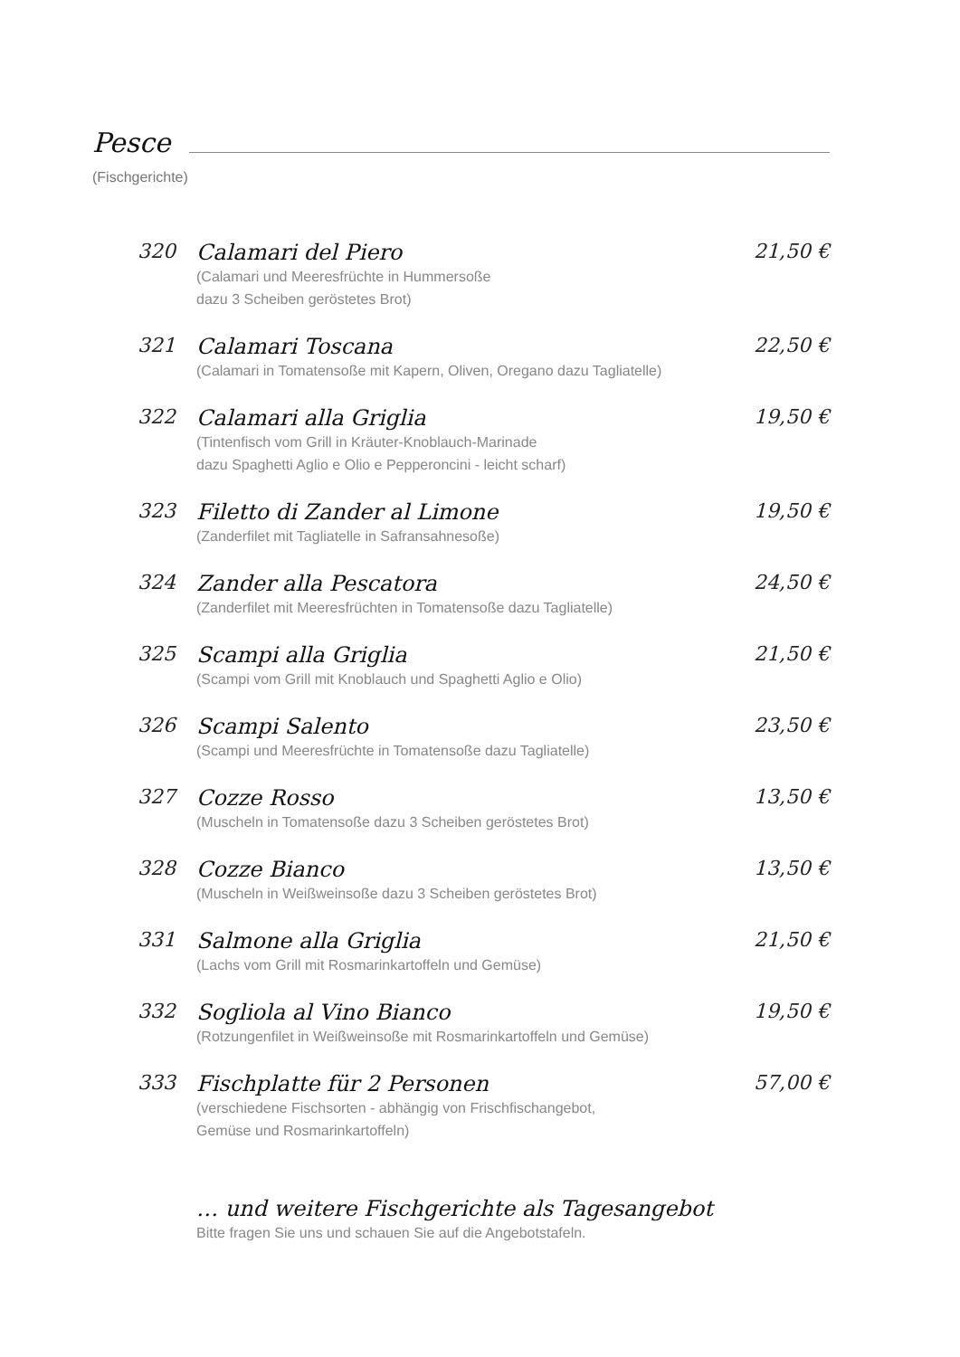Pesce
(Fischgerichte)
320
Calamari del Piero
(Calamari und Meeresfrüchte in Hummersoße
dazu 3 Scheiben geröstetes Brot)
21,50 €
321
Calamari Toscana
(Calamari in Tomatensoße mit Kapern, Oliven, Oregano dazu Tagliatelle)
22,50 €
322
Calamari alla Griglia
(Tintenfisch vom Grill in Kräuter-Knoblauch-Marinade
dazu Spaghetti Aglio e Olio e Pepperoncini - leicht scharf)
19,50 €
323
Filetto di Zander al Limone
(Zanderfilet mit Tagliatelle in Safransahnesoße)
19,50 €
324
Zander alla Pescatora
(Zanderfilet mit Meeresfrüchten in Tomatensoße dazu Tagliatelle)
24,50 €
325
Scampi alla Griglia
(Scampi vom Grill mit Knoblauch und Spaghetti Aglio e Olio)
21,50 €
326
Scampi Salento
(Scampi und Meeresfrüchte in Tomatensoße dazu Tagliatelle)
23,50 €
327
Cozze Rosso
(Muscheln in Tomatensoße dazu 3 Scheiben geröstetes Brot)
13,50 €
328
Cozze Bianco
(Muscheln in Weißweinsoße dazu 3 Scheiben geröstetes Brot)
13,50 €
331
Salmone alla Griglia
(Lachs vom Grill mit Rosmarinkartoffeln und Gemüse)
21,50 €
332
Sogliola al Vino Bianco
(Rotzungenfilet in Weißweinsoße mit Rosmarinkartoffeln und Gemüse)
19,50 €
333
Fischplatte für 2 Personen
(verschiedene Fischsorten - abhängig von Frischfischangebot,
Gemüse und Rosmarinkartoffeln)
57,00 €
… und weitere Fischgerichte als Tagesangebot
Bitte fragen Sie uns und schauen Sie auf die Angebotstafeln.